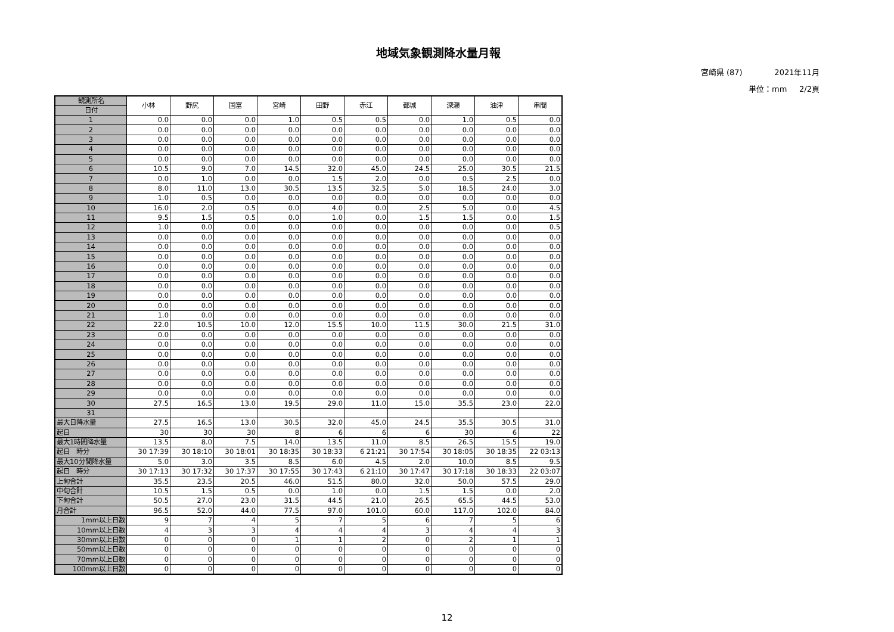地域気象観測降水量月報
宮崎県 (87) 2021年11月
単位：mm 2/2頁
| 観測所名 | 小林 | 野尻 | 国富 | 宮崎 | 田野 | 赤江 | 都城 | 深瀬 | 油津 | 串間 |
| --- | --- | --- | --- | --- | --- | --- | --- | --- | --- | --- |
| 日付 | | | | | | | | | | |
| 1 | 0.0 | 0.0 | 0.0 | 1.0 | 0.5 | 0.5 | 0.0 | 1.0 | 0.5 | 0.0 |
| 2 | 0.0 | 0.0 | 0.0 | 0.0 | 0.0 | 0.0 | 0.0 | 0.0 | 0.0 | 0.0 |
| 3 | 0.0 | 0.0 | 0.0 | 0.0 | 0.0 | 0.0 | 0.0 | 0.0 | 0.0 | 0.0 |
| 4 | 0.0 | 0.0 | 0.0 | 0.0 | 0.0 | 0.0 | 0.0 | 0.0 | 0.0 | 0.0 |
| 5 | 0.0 | 0.0 | 0.0 | 0.0 | 0.0 | 0.0 | 0.0 | 0.0 | 0.0 | 0.0 |
| 6 | 10.5 | 9.0 | 7.0 | 14.5 | 32.0 | 45.0 | 24.5 | 25.0 | 30.5 | 21.5 |
| 7 | 0.0 | 1.0 | 0.0 | 0.0 | 1.5 | 2.0 | 0.0 | 0.5 | 2.5 | 0.0 |
| 8 | 8.0 | 11.0 | 13.0 | 30.5 | 13.5 | 32.5 | 5.0 | 18.5 | 24.0 | 3.0 |
| 9 | 1.0 | 0.5 | 0.0 | 0.0 | 0.0 | 0.0 | 0.0 | 0.0 | 0.0 | 0.0 |
| 10 | 16.0 | 2.0 | 0.5 | 0.0 | 4.0 | 0.0 | 2.5 | 5.0 | 0.0 | 4.5 |
| 11 | 9.5 | 1.5 | 0.5 | 0.0 | 1.0 | 0.0 | 1.5 | 1.5 | 0.0 | 1.5 |
| 12 | 1.0 | 0.0 | 0.0 | 0.0 | 0.0 | 0.0 | 0.0 | 0.0 | 0.0 | 0.5 |
| 13 | 0.0 | 0.0 | 0.0 | 0.0 | 0.0 | 0.0 | 0.0 | 0.0 | 0.0 | 0.0 |
| 14 | 0.0 | 0.0 | 0.0 | 0.0 | 0.0 | 0.0 | 0.0 | 0.0 | 0.0 | 0.0 |
| 15 | 0.0 | 0.0 | 0.0 | 0.0 | 0.0 | 0.0 | 0.0 | 0.0 | 0.0 | 0.0 |
| 16 | 0.0 | 0.0 | 0.0 | 0.0 | 0.0 | 0.0 | 0.0 | 0.0 | 0.0 | 0.0 |
| 17 | 0.0 | 0.0 | 0.0 | 0.0 | 0.0 | 0.0 | 0.0 | 0.0 | 0.0 | 0.0 |
| 18 | 0.0 | 0.0 | 0.0 | 0.0 | 0.0 | 0.0 | 0.0 | 0.0 | 0.0 | 0.0 |
| 19 | 0.0 | 0.0 | 0.0 | 0.0 | 0.0 | 0.0 | 0.0 | 0.0 | 0.0 | 0.0 |
| 20 | 0.0 | 0.0 | 0.0 | 0.0 | 0.0 | 0.0 | 0.0 | 0.0 | 0.0 | 0.0 |
| 21 | 1.0 | 0.0 | 0.0 | 0.0 | 0.0 | 0.0 | 0.0 | 0.0 | 0.0 | 0.0 |
| 22 | 22.0 | 10.5 | 10.0 | 12.0 | 15.5 | 10.0 | 11.5 | 30.0 | 21.5 | 31.0 |
| 23 | 0.0 | 0.0 | 0.0 | 0.0 | 0.0 | 0.0 | 0.0 | 0.0 | 0.0 | 0.0 |
| 24 | 0.0 | 0.0 | 0.0 | 0.0 | 0.0 | 0.0 | 0.0 | 0.0 | 0.0 | 0.0 |
| 25 | 0.0 | 0.0 | 0.0 | 0.0 | 0.0 | 0.0 | 0.0 | 0.0 | 0.0 | 0.0 |
| 26 | 0.0 | 0.0 | 0.0 | 0.0 | 0.0 | 0.0 | 0.0 | 0.0 | 0.0 | 0.0 |
| 27 | 0.0 | 0.0 | 0.0 | 0.0 | 0.0 | 0.0 | 0.0 | 0.0 | 0.0 | 0.0 |
| 28 | 0.0 | 0.0 | 0.0 | 0.0 | 0.0 | 0.0 | 0.0 | 0.0 | 0.0 | 0.0 |
| 29 | 0.0 | 0.0 | 0.0 | 0.0 | 0.0 | 0.0 | 0.0 | 0.0 | 0.0 | 0.0 |
| 30 | 27.5 | 16.5 | 13.0 | 19.5 | 29.0 | 11.0 | 15.0 | 35.5 | 23.0 | 22.0 |
| 31 | | | | | | | | | | |
| 最大日降水量 | 27.5 | 16.5 | 13.0 | 30.5 | 32.0 | 45.0 | 24.5 | 35.5 | 30.5 | 31.0 |
| 起日 | 30 | 30 | 30 | 8 | 6 | 6 | 6 | 30 | 6 | 22 |
| 最大1時間降水量 | 13.5 | 8.0 | 7.5 | 14.0 | 13.5 | 11.0 | 8.5 | 26.5 | 15.5 | 19.0 |
| 起日 時分 | 30 17:39 | 30 18:10 | 30 18:01 | 30 18:35 | 30 18:33 | 6 21:21 | 30 17:54 | 30 18:05 | 30 18:35 | 22 03:13 |
| 最大10分間降水量 | 5.0 | 3.0 | 3.5 | 8.5 | 6.0 | 4.5 | 2.0 | 10.0 | 8.5 | 9.5 |
| 起日 時分 | 30 17:13 | 30 17:32 | 30 17:37 | 30 17:55 | 30 17:43 | 6 21:10 | 30 17:47 | 30 17:18 | 30 18:33 | 22 03:07 |
| 上旬合計 | 35.5 | 23.5 | 20.5 | 46.0 | 51.5 | 80.0 | 32.0 | 50.0 | 57.5 | 29.0 |
| 中旬合計 | 10.5 | 1.5 | 0.5 | 0.0 | 1.0 | 0.0 | 1.5 | 1.5 | 0.0 | 2.0 |
| 下旬合計 | 50.5 | 27.0 | 23.0 | 31.5 | 44.5 | 21.0 | 26.5 | 65.5 | 44.5 | 53.0 |
| 月合計 | 96.5 | 52.0 | 44.0 | 77.5 | 97.0 | 101.0 | 60.0 | 117.0 | 102.0 | 84.0 |
| 1mm以上日数 | 9 | 7 | 4 | 5 | 7 | 5 | 6 | 7 | 5 | 6 |
| 10mm以上日数 | 4 | 3 | 3 | 4 | 4 | 4 | 3 | 4 | 4 | 3 |
| 30mm以上日数 | 0 | 0 | 0 | 1 | 1 | 2 | 0 | 2 | 1 | 1 |
| 50mm以上日数 | 0 | 0 | 0 | 0 | 0 | 0 | 0 | 0 | 0 | 0 |
| 70mm以上日数 | 0 | 0 | 0 | 0 | 0 | 0 | 0 | 0 | 0 | 0 |
| 100mm以上日数 | 0 | 0 | 0 | 0 | 0 | 0 | 0 | 0 | 0 | 0 |
12